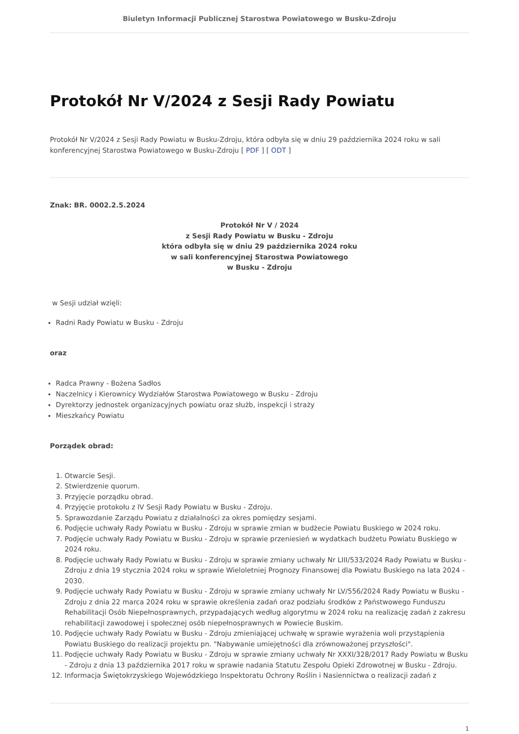Biuletyn Informacji Publicznej Starostwa Powiatowego w Busku-Zdroju
Protokół Nr V/2024 z Sesji Rady Powiatu
Protokół Nr V/2024 z Sesji Rady Powiatu w Busku-Zdroju, która odbyła się w dniu 29 października 2024 roku w sali konferencyjnej Starostwa Powiatowego w Busku-Zdroju [ PDF ] [ ODT ]
Znak: BR. 0002.2.5.2024
Protokół Nr V / 2024
z Sesji Rady Powiatu w Busku - Zdroju
która odbyła się w dniu 29 października 2024 roku
w sali konferencyjnej Starostwa Powiatowego
w Busku - Zdroju
w Sesji udział wzięli:
Radni Rady Powiatu w Busku - Zdroju
oraz
Radca Prawny - Bożena Sadłos
Naczelnicy i Kierownicy Wydziałów Starostwa Powiatowego w Busku - Zdroju
Dyrektorzy jednostek organizacyjnych powiatu oraz służb, inspekcji i straży
Mieszkańcy Powiatu
Porządek obrad:
1. Otwarcie Sesji.
2. Stwierdzenie quorum.
3. Przyjęcie porządku obrad.
4. Przyjęcie protokołu z IV Sesji Rady Powiatu w Busku - Zdroju.
5. Sprawozdanie Zarządu Powiatu z działalności za okres pomiędzy sesjami.
6. Podjęcie uchwały Rady Powiatu w Busku - Zdroju w sprawie zmian w budżecie Powiatu Buskiego w 2024 roku.
7. Podjęcie uchwały Rady Powiatu w Busku - Zdroju w sprawie przeniesień w wydatkach budżetu Powiatu Buskiego w 2024 roku.
8. Podjęcie uchwały Rady Powiatu w Busku - Zdroju w sprawie zmiany uchwały Nr LIII/533/2024 Rady Powiatu w Busku - Zdroju z dnia 19 stycznia 2024 roku w sprawie Wieloletniej Prognozy Finansowej dla Powiatu Buskiego na lata 2024 - 2030.
9. Podjęcie uchwały Rady Powiatu w Busku - Zdroju w sprawie zmiany uchwały Nr LV/556/2024 Rady Powiatu w Busku - Zdroju z dnia 22 marca 2024 roku w sprawie określenia zadań oraz podziału środków z Państwowego Funduszu Rehabilitacji Osób Niepełnosprawnych, przypadających według algorytmu w 2024 roku na realizację zadań z zakresu rehabilitacji zawodowej i społecznej osób niepełnosprawnych w Powiecie Buskim.
10. Podjęcie uchwały Rady Powiatu w Busku - Zdroju zmieniającej uchwałę w sprawie wyrażenia woli przystąpienia Powiatu Buskiego do realizacji projektu pn. "Nabywanie umiejętności dla zrównoważonej przyszłości".
11. Podjęcie uchwały Rady Powiatu w Busku - Zdroju w sprawie zmiany uchwały Nr XXXI/328/2017 Rady Powiatu w Busku - Zdroju z dnia 13 października 2017 roku w sprawie nadania Statutu Zespołu Opieki Zdrowotnej w Busku - Zdroju.
12. Informacja Świętokrzyskiego Wojewódzkiego Inspektoratu Ochrony Roślin i Nasiennictwa o realizacji zadań z
1